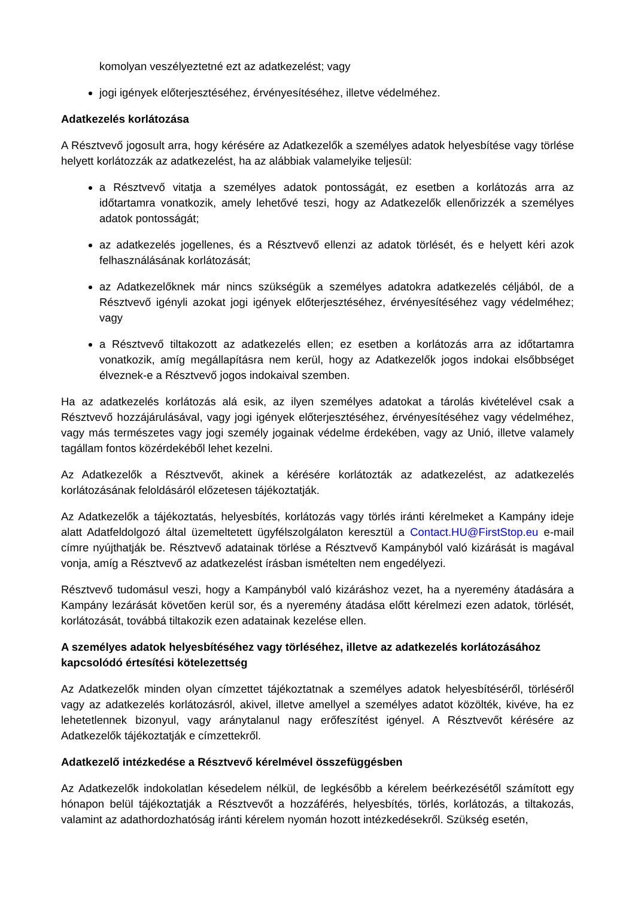komolyan veszélyeztetné ezt az adatkezelést; vagy
jogi igények előterjesztéséhez, érvényesítéséhez, illetve védelméhez.
Adatkezelés korlátozása
A Résztvevő jogosult arra, hogy kérésére az Adatkezelők a személyes adatok helyesbítése vagy törlése helyett korlátozzák az adatkezelést, ha az alábbiak valamelyike teljesül:
a Résztvevő vitatja a személyes adatok pontosságát, ez esetben a korlátozás arra az időtartamra vonatkozik, amely lehetővé teszi, hogy az Adatkezelők ellenőrizzék a személyes adatok pontosságát;
az adatkezelés jogellenes, és a Résztvevő ellenzi az adatok törlését, és e helyett kéri azok felhasználásának korlátozását;
az Adatkezelőknek már nincs szükségük a személyes adatokra adatkezelés céljából, de a Résztvevő igényli azokat jogi igények előterjesztéséhez, érvényesítéséhez vagy védelméhez; vagy
a Résztvevő tiltakozott az adatkezelés ellen; ez esetben a korlátozás arra az időtartamra vonatkozik, amíg megállapításra nem kerül, hogy az Adatkezelők jogos indokai elsőbbséget élveznek-e a Résztvevő jogos indokaival szemben.
Ha az adatkezelés korlátozás alá esik, az ilyen személyes adatokat a tárolás kivételével csak a Résztvevő hozzájárulásával, vagy jogi igények előterjesztéséhez, érvényesítéséhez vagy védelméhez, vagy más természetes vagy jogi személy jogainak védelme érdekében, vagy az Unió, illetve valamely tagállam fontos közérdekéből lehet kezelni.
Az Adatkezelők a Résztvevőt, akinek a kérésére korlátozták az adatkezelést, az adatkezelés korlátozásának feloldásáról előzetesen tájékoztatják.
Az Adatkezelők a tájékoztatás, helyesbítés, korlátozás vagy törlés iránti kérelmeket a Kampány ideje alatt Adatfeldolgozó által üzemeltetett ügyfélszolgálaton keresztül a Contact.HU@FirstStop.eu e-mail címre nyújthatják be. Résztvevő adatainak törlése a Résztvevő Kampányból való kizárását is magával vonja, amíg a Résztvevő az adatkezelést írásban ismételten nem engedélyezi.
Résztvevő tudomásul veszi, hogy a Kampányból való kizáráshoz vezet, ha a nyeremény átadására a Kampány lezárását követően kerül sor, és a nyeremény átadása előtt kérelmezi ezen adatok, törlését, korlátozását, továbbá tiltakozik ezen adatainak kezelése ellen.
A személyes adatok helyesbítéséhez vagy törléséhez, illetve az adatkezelés korlátozásához kapcsolódó értesítési kötelezettség
Az Adatkezelők minden olyan címzettet tájékoztatnak a személyes adatok helyesbítéséről, törléséről vagy az adatkezelés korlátozásról, akivel, illetve amellyel a személyes adatot közölték, kivéve, ha ez lehetetlennek bizonyul, vagy aránytalanul nagy erőfeszítést igényel. A Résztvevőt kérésére az Adatkezelők tájékoztatják e címzettekről.
Adatkezelő intézkedése a Résztvevő kérelmével összefüggésben
Az Adatkezelők indokolatlan késedelem nélkül, de legkésőbb a kérelem beérkezésétől számított egy hónapon belül tájékoztatják a Résztvevőt a hozzáférés, helyesbítés, törlés, korlátozás, a tiltakozás, valamint az adathordozhatóság iránti kérelem nyomán hozott intézkedésekről. Szükség esetén,